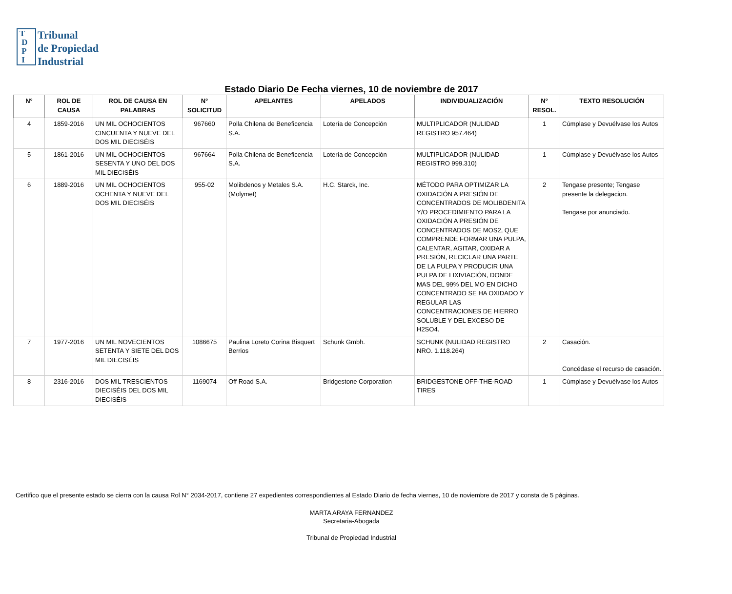T
D
P
I
Tribunal
de Propiedad
Industrial
Estado Diario De Fecha viernes, 10 de noviembre de 2017
| N° | ROL DE CAUSA | ROL DE CAUSA EN PALABRAS | N° SOLICITUD | APELANTES | APELADOS | INDIVIDUALIZACIÓN | N° RESOL. | TEXTO RESOLUCIÓN |
| --- | --- | --- | --- | --- | --- | --- | --- | --- |
| 4 | 1859-2016 | UN MIL OCHOCIENTOS CINCUENTA Y NUEVE DEL DOS MIL DIECISÉIS | 967660 | Polla Chilena de Beneficencia S.A. | Lotería de Concepción | MULTIPLICADOR (NULIDAD REGISTRO 957.464) | 1 | Cúmplase y Devuélvase los Autos |
| 5 | 1861-2016 | UN MIL OCHOCIENTOS SESENTA Y UNO DEL DOS MIL DIECISÉIS | 967664 | Polla Chilena de Beneficencia S.A. | Lotería de Concepción | MULTIPLICADOR (NULIDAD REGISTRO 999.310) | 1 | Cúmplase y Devuélvase los Autos |
| 6 | 1889-2016 | UN MIL OCHOCIENTOS OCHENTA Y NUEVE DEL DOS MIL DIECISÉIS | 955-02 | Molibdenos y Metales S.A. (Molymet) | H.C. Starck, Inc. | MÉTODO PARA OPTIMIZAR LA OXIDACIÓN A PRESIÓN DE CONCENTRADOS DE MOLIBDENITA Y/O PROCEDIMIENTO PARA LA OXIDACIÓN A PRESIÓN DE CONCENTRADOS DE MOS2, QUE COMPRENDE FORMAR UNA PULPA, CALENTAR, AGITAR, OXIDAR A PRESIÓN, RECICLAR UNA PARTE DE LA PULPA Y PRODUCIR UNA PULPA DE LIXIVIACIÓN, DONDE MAS DEL 99% DEL MO EN DICHO CONCENTRADO SE HA OXIDADO Y REGULAR LAS CONCENTRACIONES DE HIERRO SOLUBLE Y DEL EXCESO DE H2SO4. | 2 | Tengase presente; Tengase presente la delegacion. Tengase por anunciado. |
| 7 | 1977-2016 | UN MIL NOVECIENTOS SETENTA Y SIETE DEL DOS MIL DIECISÉIS | 1086675 | Paulina Loreto Corina Bisquert Berrios | Schunk Gmbh. | SCHUNK (NULIDAD REGISTRO NRO. 1.118.264) | 2 | Casación. Concédase el recurso de casación. |
| 8 | 2316-2016 | DOS MIL TRESCIENTOS DIECISÉIS DEL DOS MIL DIECISÉIS | 1169074 | Off Road S.A. | Bridgestone Corporation | BRIDGESTONE OFF-THE-ROAD TIRES | 1 | Cúmplase y Devuélvase los Autos |
Certifico que el presente estado se cierra con la causa Rol N° 2034-2017, contiene 27 expedientes correspondientes al Estado Diario de fecha viernes, 10 de noviembre de 2017 y consta de 5 páginas.
MARTA ARAYA FERNANDEZ
Secretaria-Abogada
Tribunal de Propiedad Industrial